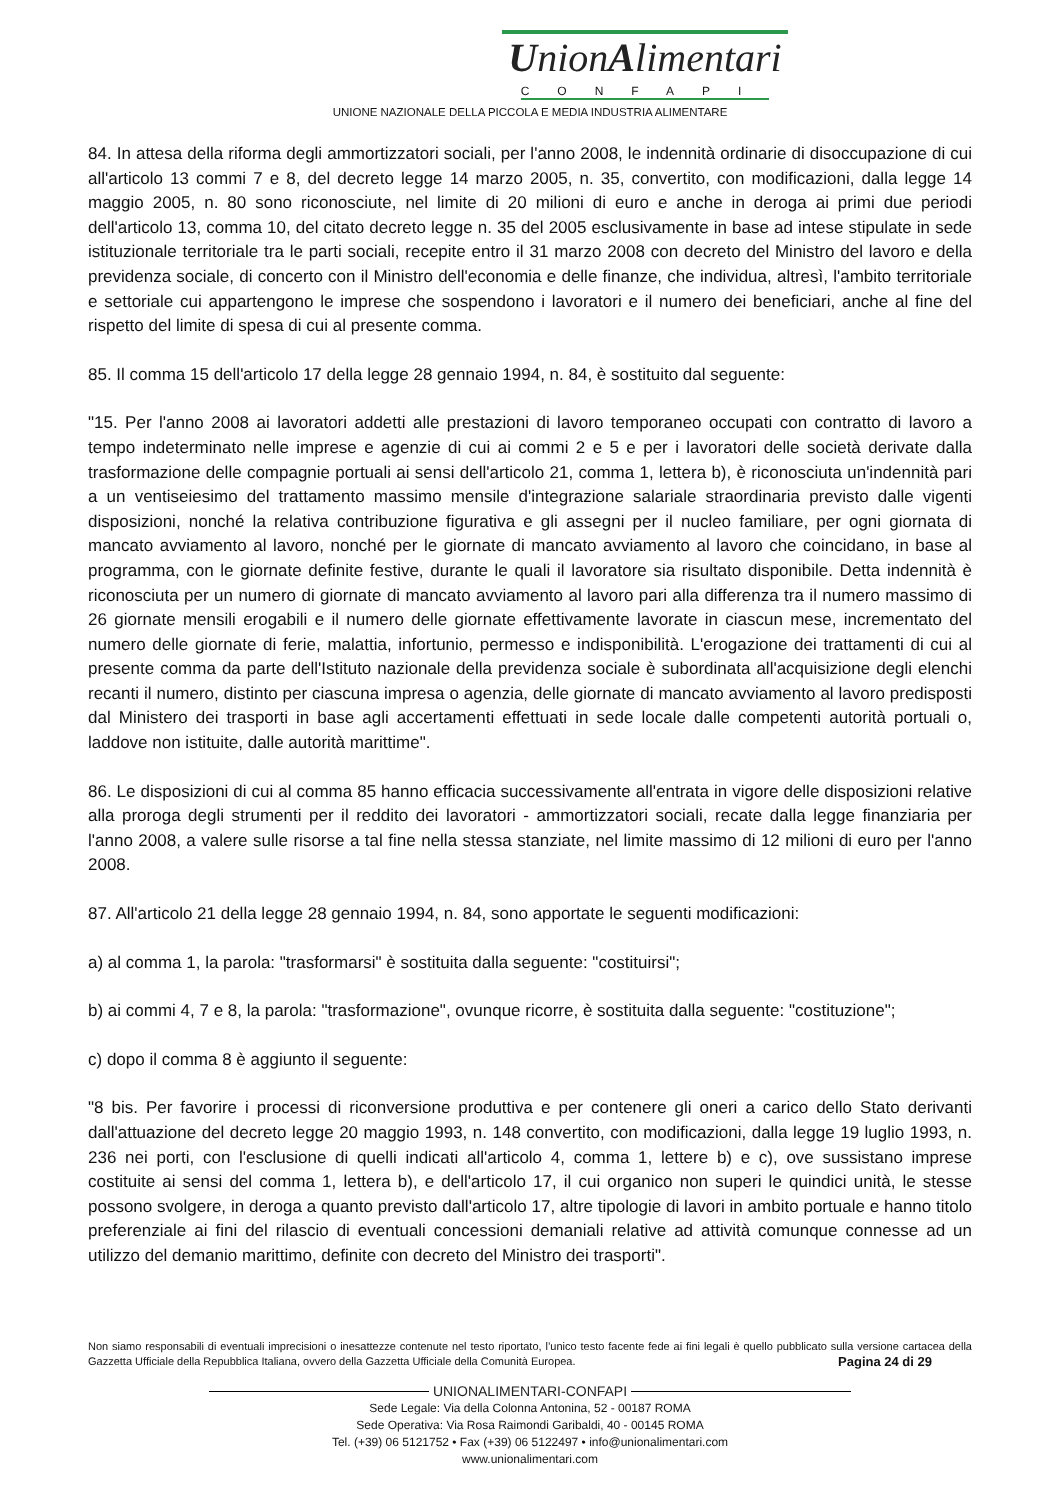UnionAlimentari
CONFAPI
UNIONE NAZIONALE DELLA PICCOLA E MEDIA INDUSTRIA ALIMENTARE
84. In attesa della riforma degli ammortizzatori sociali, per l'anno 2008, le indennità ordinarie di disoccupazione di cui all'articolo 13 commi 7 e 8, del decreto legge 14 marzo 2005, n. 35, convertito, con modificazioni, dalla legge 14 maggio 2005, n. 80 sono riconosciute, nel limite di 20 milioni di euro e anche in deroga ai primi due periodi dell'articolo 13, comma 10, del citato decreto legge n. 35 del 2005 esclusivamente in base ad intese stipulate in sede istituzionale territoriale tra le parti sociali, recepite entro il 31 marzo 2008 con decreto del Ministro del lavoro e della previdenza sociale, di concerto con il Ministro dell'economia e delle finanze, che individua, altresì, l'ambito territoriale e settoriale cui appartengono le imprese che sospendono i lavoratori e il numero dei beneficiari, anche al fine del rispetto del limite di spesa di cui al presente comma.
85. Il comma 15 dell'articolo 17 della legge 28 gennaio 1994, n. 84, è sostituito dal seguente:
"15. Per l'anno 2008 ai lavoratori addetti alle prestazioni di lavoro temporaneo occupati con contratto di lavoro a tempo indeterminato nelle imprese e agenzie di cui ai commi 2 e 5 e per i lavoratori delle società derivate dalla trasformazione delle compagnie portuali ai sensi dell'articolo 21, comma 1, lettera b), è riconosciuta un'indennità pari a un ventiseiesimo del trattamento massimo mensile d'integrazione salariale straordinaria previsto dalle vigenti disposizioni, nonché la relativa contribuzione figurativa e gli assegni per il nucleo familiare, per ogni giornata di mancato avviamento al lavoro, nonché per le giornate di mancato avviamento al lavoro che coincidano, in base al programma, con le giornate definite festive, durante le quali il lavoratore sia risultato disponibile. Detta indennità è riconosciuta per un numero di giornate di mancato avviamento al lavoro pari alla differenza tra il numero massimo di 26 giornate mensili erogabili e il numero delle giornate effettivamente lavorate in ciascun mese, incrementato del numero delle giornate di ferie, malattia, infortunio, permesso e indisponibilità. L'erogazione dei trattamenti di cui al presente comma da parte dell'Istituto nazionale della previdenza sociale è subordinata all'acquisizione degli elenchi recanti il numero, distinto per ciascuna impresa o agenzia, delle giornate di mancato avviamento al lavoro predisposti dal Ministero dei trasporti in base agli accertamenti effettuati in sede locale dalle competenti autorità portuali o, laddove non istituite, dalle autorità marittime".
86. Le disposizioni di cui al comma 85 hanno efficacia successivamente all'entrata in vigore delle disposizioni relative alla proroga degli strumenti per il reddito dei lavoratori - ammortizzatori sociali, recate dalla legge finanziaria per l'anno 2008, a valere sulle risorse a tal fine nella stessa stanziate, nel limite massimo di 12 milioni di euro per l'anno 2008.
87. All'articolo 21 della legge 28 gennaio 1994, n. 84, sono apportate le seguenti modificazioni:
a) al comma 1, la parola: "trasformarsi" è sostituita dalla seguente: "costituirsi";
b) ai commi 4, 7 e 8, la parola: "trasformazione", ovunque ricorre, è sostituita dalla seguente: "costituzione";
c) dopo il comma 8 è aggiunto il seguente:
"8 bis. Per favorire i processi di riconversione produttiva e per contenere gli oneri a carico dello Stato derivanti dall'attuazione del decreto legge 20 maggio 1993, n. 148 convertito, con modificazioni, dalla legge 19 luglio 1993, n. 236 nei porti, con l'esclusione di quelli indicati all'articolo 4, comma 1, lettere b) e c), ove sussistano imprese costituite ai sensi del comma 1, lettera b), e dell'articolo 17, il cui organico non superi le quindici unità, le stesse possono svolgere, in deroga a quanto previsto dall'articolo 17, altre tipologie di lavori in ambito portuale e hanno titolo preferenziale ai fini del rilascio di eventuali concessioni demaniali relative ad attività comunque connesse ad un utilizzo del demanio marittimo, definite con decreto del Ministro dei trasporti".
Non siamo responsabili di eventuali imprecisioni o inesattezze contenute nel testo riportato, l’unico testo facente fede ai fini legali è quello pubblicato sulla versione cartacea della Gazzetta Ufficiale della Repubblica Italiana, ovvero della Gazzetta Ufficiale della Comunità Europea. Pagina 24 di 29
UNIONALIMENTARI-CONFAPI
Sede Legale: Via della Colonna Antonina, 52 - 00187 ROMA
Sede Operativa: Via Rosa Raimondi Garibaldi, 40 - 00145 ROMA
Tel. (+39) 06 5121752 • Fax (+39) 06 5122497 • info@unionalimentari.com
www.unionalimentari.com